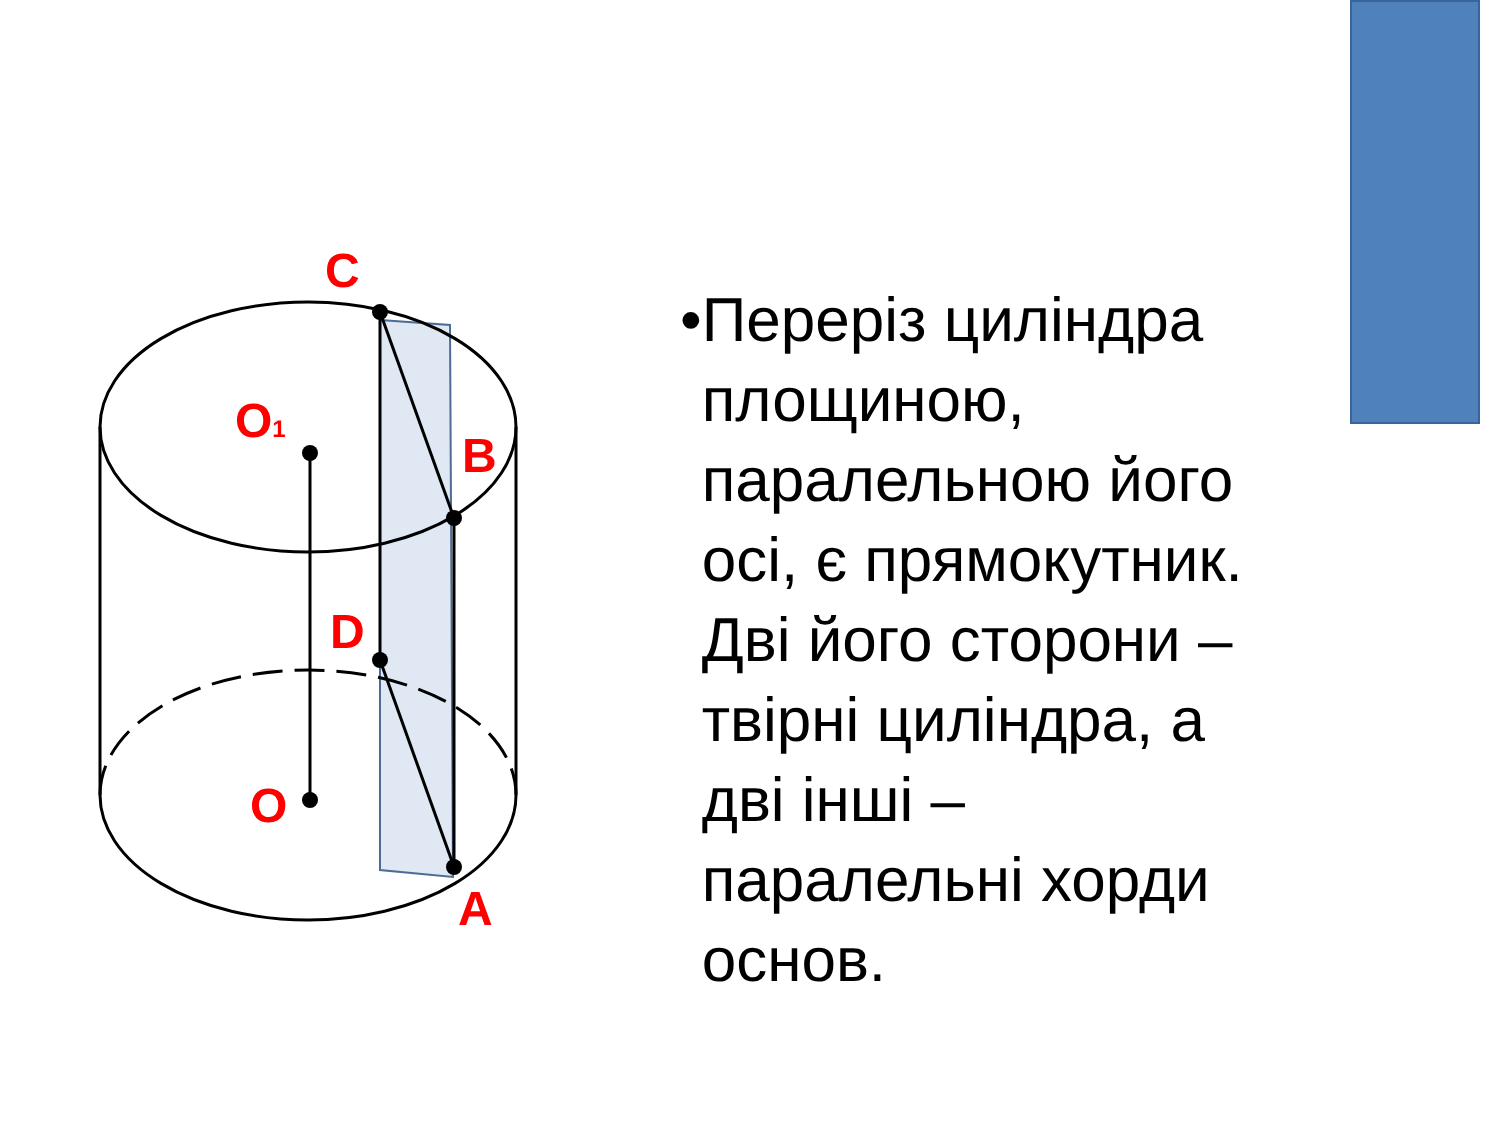C
O1
B
D
O
A
• Переріз циліндра площиною, паралельною його осі, є прямокутник. Дві його сторони – твірні циліндра, а дві інші – паралельні хорди основ.